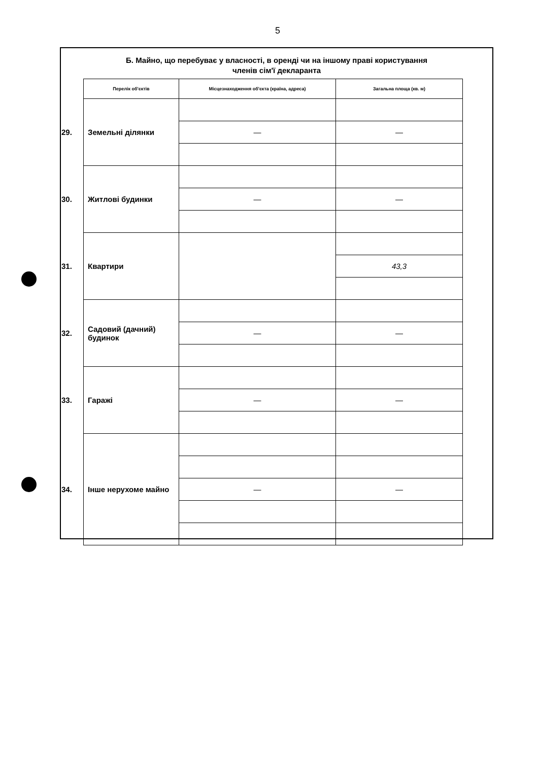5
Б. Майно, що перебуває у власності, в оренді чи на іншому праві користування
членів сім'ї декларанта
| | Перелік об'єктів | Місцезнаходження об'єкта (країна, адреса) | Загальна площа (кв. м) |
| --- | --- | --- | --- |
| 29. | Земельні ділянки | | |
| | | — | — |
| 30. | Житлові будинки | | |
| | | — | — |
| 31. | Квартири | | |
| | | | 43,3 |
| 32. | Садовий (дачний) будинок | | |
| | | — | — |
| 33. | Гаражі | | |
| | | — | — |
| 34. | Інше нерухоме майно | | |
| | | — | — |